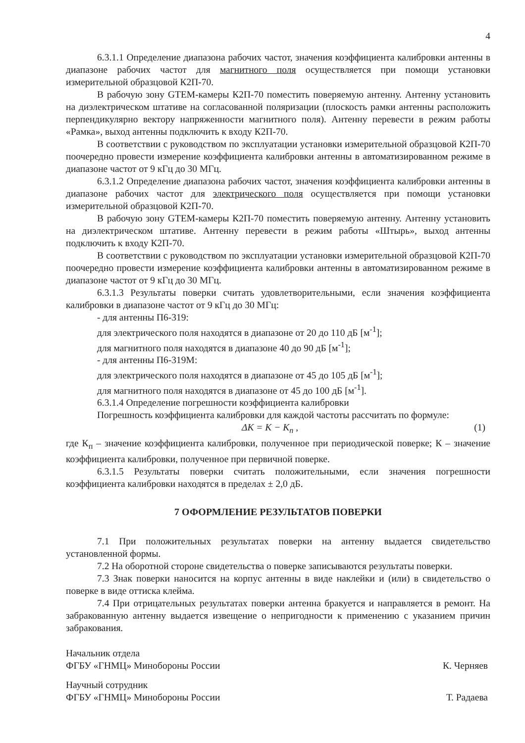4
6.3.1.1 Определение диапазона рабочих частот, значения коэффициента калибровки антенны в диапазоне рабочих частот для магнитного поля осуществляется при помощи установки измерительной образцовой К2П-70.
В рабочую зону GTEM-камеры К2П-70 поместить поверяемую антенну. Антенну установить на диэлектрическом штативе на согласованной поляризации (плоскость рамки антенны расположить перпендикулярно вектору напряженности магнитного поля). Антенну перевести в режим работы «Рамка», выход антенны подключить к входу К2П-70.
В соответствии с руководством по эксплуатации установки измерительной образцовой К2П-70 поочередно провести измерение коэффициента калибровки антенны в автоматизированном режиме в диапазоне частот от 9 кГц до 30 МГц.
6.3.1.2 Определение диапазона рабочих частот, значения коэффициента калибровки антенны в диапазоне рабочих частот для электрического поля осуществляется при помощи установки измерительной образцовой К2П-70.
В рабочую зону GTEM-камеры К2П-70 поместить поверяемую антенну. Антенну установить на диэлектрическом штативе. Антенну перевести в режим работы «Штырь», выход антенны подключить к входу К2П-70.
В соответствии с руководством по эксплуатации установки измерительной образцовой К2П-70 поочередно провести измерение коэффициента калибровки антенны в автоматизированном режиме в диапазоне частот от 9 кГц до 30 МГц.
6.3.1.3 Результаты поверки считать удовлетворительными, если значения коэффициента калибровки в диапазоне частот от 9 кГц до 30 МГц:
- для антенны П6-319:
для электрического поля находятся в диапазоне от 20 до 110 дБ [м<sup>-1</sup>];
для магнитного поля находятся в диапазоне 40 до 90 дБ [м<sup>-1</sup>];
- для антенны П6-319М:
для электрического поля находятся в диапазоне от 45 до 105 дБ [м<sup>-1</sup>];
для магнитного поля находятся в диапазоне от 45 до 100 дБ [м<sup>-1</sup>].
6.3.1.4 Определение погрешности коэффициента калибровки
Погрешность коэффициента калибровки для каждой частоты рассчитать по формуле:
ΔK = K − K<sub>п</sub> , (1)
где К<sub>п</sub> – значение коэффициента калибровки, полученное при периодической поверке; К – значение коэффициента калибровки, полученное при первичной поверке.
6.3.1.5 Результаты поверки считать положительными, если значения погрешности коэффициента калибровки находятся в пределах ± 2,0 дБ.
7 ОФОРМЛЕНИЕ РЕЗУЛЬТАТОВ ПОВЕРКИ
7.1 При положительных результатах поверки на антенну выдается свидетельство установленной формы.
7.2 На оборотной стороне свидетельства о поверке записываются результаты поверки.
7.3 Знак поверки наносится на корпус антенны в виде наклейки и (или) в свидетельство о поверке в виде оттиска клейма.
7.4 При отрицательных результатах поверки антенна бракуется и направляется в ремонт. На забракованную антенну выдается извещение о непригодности к применению с указанием причин забракования.
Начальник отдела
ФГБУ «ГНМЦ» Минобороны России
К. Черняев
Научный сотрудник
ФГБУ «ГНМЦ» Минобороны России
Т. Радаева